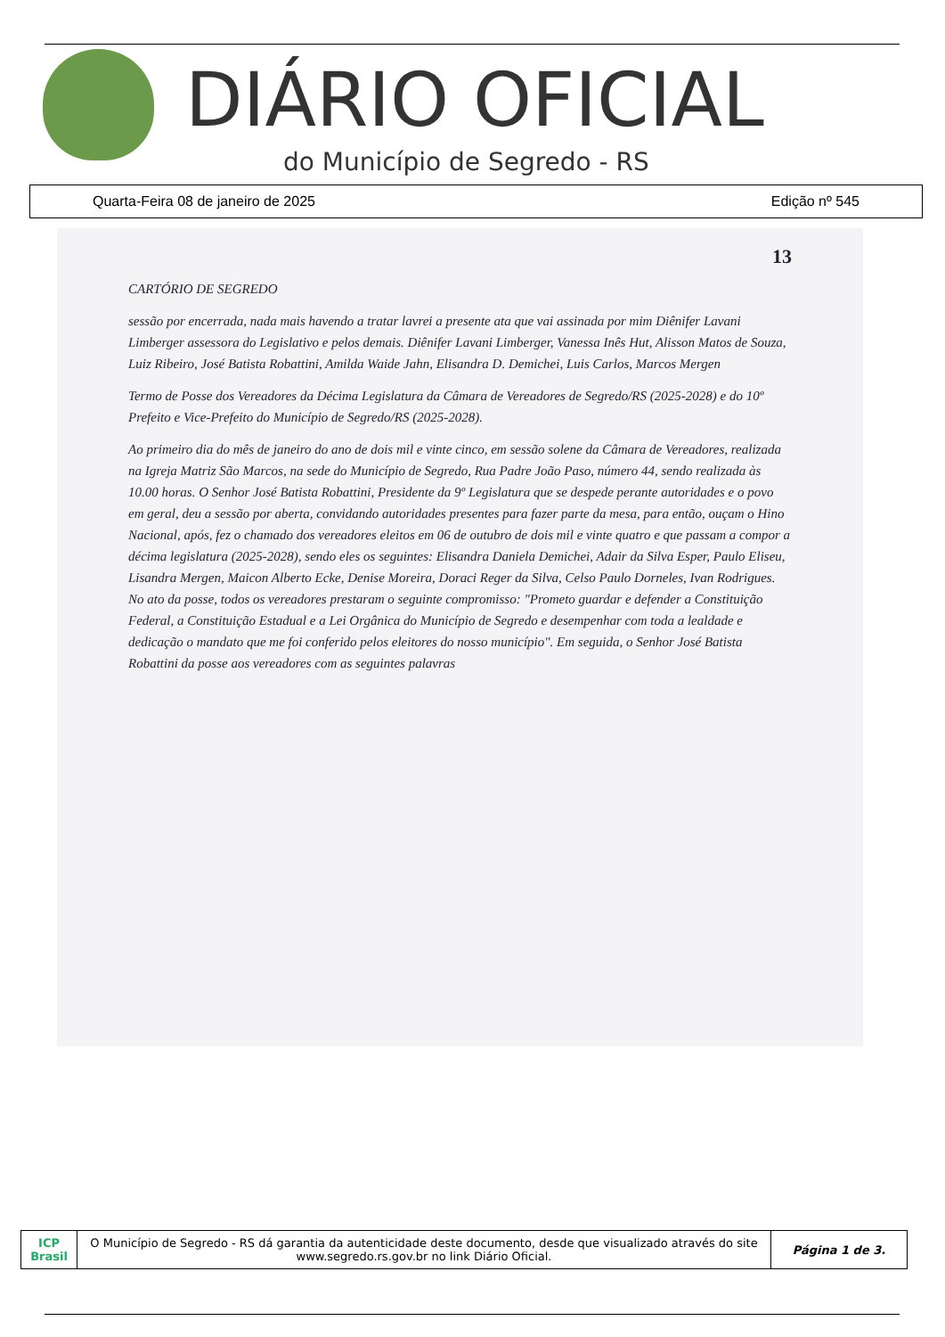DIÁRIO OFICIAL
do Município de Segredo - RS
Quarta-Feira 08 de janeiro de 2025 Edição nº 545
13
CARTÓRIO DE SEGREDO
sessão por encerrada, nada mais havendo a tratar lavrei a presente ata que vai assinada por mim Diênifer Lavani Limberger assessora do Legislativo e pelos demais. Diênifer Lavani Limberger, Vanessa Inês Hut, Alisson Matos de Souza, Luiz Ribeiro, José Batista Robattini, Amilda Waide Jahn, Elisandra D. Demichei, Luis Carlos, Marcos Mergen
Termo de Posse dos Vereadores da Décima Legislatura da Câmara de Vereadores de Segredo/RS (2025-2028) e do 10º Prefeito e Vice-Prefeito do Município de Segredo/RS (2025-2028).
Ao primeiro dia do mês de janeiro do ano de dois mil e vinte cinco, em sessão solene da Câmara de Vereadores, realizada na Igreja Matriz São Marcos, na sede do Município de Segredo, Rua Padre João Paso, número 44, sendo realizada às 10.00 horas. O Senhor José Batista Robattini, Presidente da 9º Legislatura que se despede perante autoridades e o povo em geral, deu a sessão por aberta, convidando autoridades presentes para fazer parte da mesa, para então, ouçam o Hino Nacional, após, fez o chamado dos vereadores eleitos em 06 de outubro de dois mil e vinte quatro e que passam a compor a décima legislatura (2025-2028), sendo eles os seguintes: Elisandra Daniela Demichei, Adair da Silva Esper, Paulo Eliseu, Lisandra Mergen, Maicon Alberto Ecke, Denise Moreira, Doraci Reger da Silva, Celso Paulo Dorneles, Ivan Rodrigues. No ato da posse, todos os vereadores prestaram o seguinte compromisso: "Prometo guardar e defender a Constituição Federal, a Constituição Estadual e a Lei Orgânica do Município de Segredo e desempenhar com toda a lealdade e dedicação o mandato que me foi conferido pelos eleitores do nosso município". Em seguida, o Senhor José Batista Robattini da posse aos vereadores com as seguintes palavras
| ICP Brasil | O Município de Segredo - RS dá garantia da autenticidade deste documento, desde que visualizado através do site www.segredo.rs.gov.br no link Diário Oficial. | Página 1 de 3. |